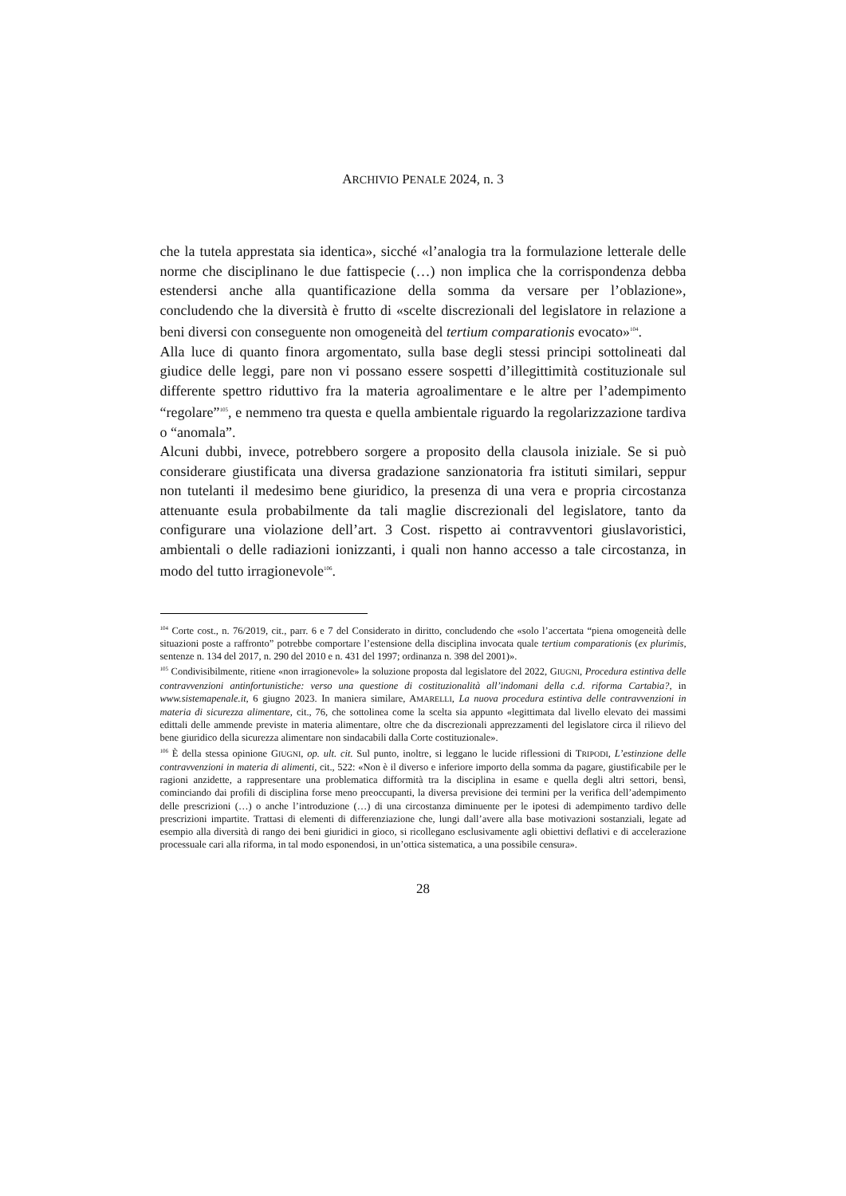ARCHIVIO PENALE 2024, n. 3
che la tutela apprestata sia identica», sicché «l’analogia tra la formulazione letterale delle norme che disciplinano le due fattispecie (…) non implica che la corrispondenza debba estendersi anche alla quantificazione della somma da versare per l’oblazione», concludendo che la diversità è frutto di «scelte discrezionali del legislatore in relazione a beni diversi con conseguente non omogeneità del tertium comparationis evocato»<sup>104</sup>.
Alla luce di quanto finora argomentato, sulla base degli stessi principi sottolineati dal giudice delle leggi, pare non vi possano essere sospetti d’illegittimità costituzionale sul differente spettro riduttivo fra la materia agroalimentare e le altre per l’adempimento “regolare”<sup>105</sup>, e nemmeno tra questa e quella ambientale riguardo la regolarizzazione tardiva o “anomala”.
Alcuni dubbi, invece, potrebbero sorgere a proposito della clausola iniziale. Se si può considerare giustificata una diversa gradazione sanzionatoria fra istituti similari, seppur non tutelanti il medesimo bene giuridico, la presenza di una vera e propria circostanza attenuante esula probabilmente da tali maglie discrezionali del legislatore, tanto da configurare una violazione dell’art. 3 Cost. rispetto ai contravventori giuslavoristici, ambientali o delle radiazioni ionizzanti, i quali non hanno accesso a tale circostanza, in modo del tutto irragionevole<sup>106</sup>.
<sup>104</sup> Corte cost., n. 76/2019, cit., parr. 6 e 7 del Considerato in diritto, concludendo che «solo l’accertata “piena omogeneità delle situazioni poste a raffronto” potrebbe comportare l’estensione della disciplina invocata quale tertium comparationis (ex plurimis, sentenze n. 134 del 2017, n. 290 del 2010 e n. 431 del 1997; ordinanza n. 398 del 2001)».
<sup>105</sup> Condivisibilmente, ritiene «non irragionevole» la soluzione proposta dal legislatore del 2022, GIUGNI, Procedura estintiva delle contravvenzioni antinfortunistiche: verso una questione di costituzionalità all’indomani della c.d. riforma Cartabia?, in www.sistemapenale.it, 6 giugno 2023. In maniera similare, AMARELLI, La nuova procedura estintiva delle contravvenzioni in materia di sicurezza alimentare, cit., 76, che sottolinea come la scelta sia appunto «legittimata dal livello elevato dei massimi edittali delle ammende previste in materia alimentare, oltre che da discrezionali apprezzamenti del legislatore circa il rilievo del bene giuridico della sicurezza alimentare non sindacabili dalla Corte costituzionale».
<sup>106</sup> È della stessa opinione GIUGNI, op. ult. cit. Sul punto, inoltre, si leggano le lucide riflessioni di TRIPODI, L’estinzione delle contravvenzioni in materia di alimenti, cit., 522: «Non è il diverso e inferiore importo della somma da pagare, giustificabile per le ragioni anzidette, a rappresentare una problematica difformità tra la disciplina in esame e quella degli altri settori, bensì, cominciando dai profili di disciplina forse meno preoccupanti, la diversa previsione dei termini per la verifica dell’adempimento delle prescrizioni (…) o anche l’introduzione (…) di una circostanza diminuente per le ipotesi di adempimento tardivo delle prescrizioni impartite. Trattasi di elementi di differenziazione che, lungi dall’avere alla base motivazioni sostanziali, legate ad esempio alla diversità di rango dei beni giuridici in gioco, si ricollegano esclusivamente agli obiettivi deflativi e di accelerazione processuale cari alla riforma, in tal modo esponendosi, in un’ottica sistematica, a una possibile censura».
28